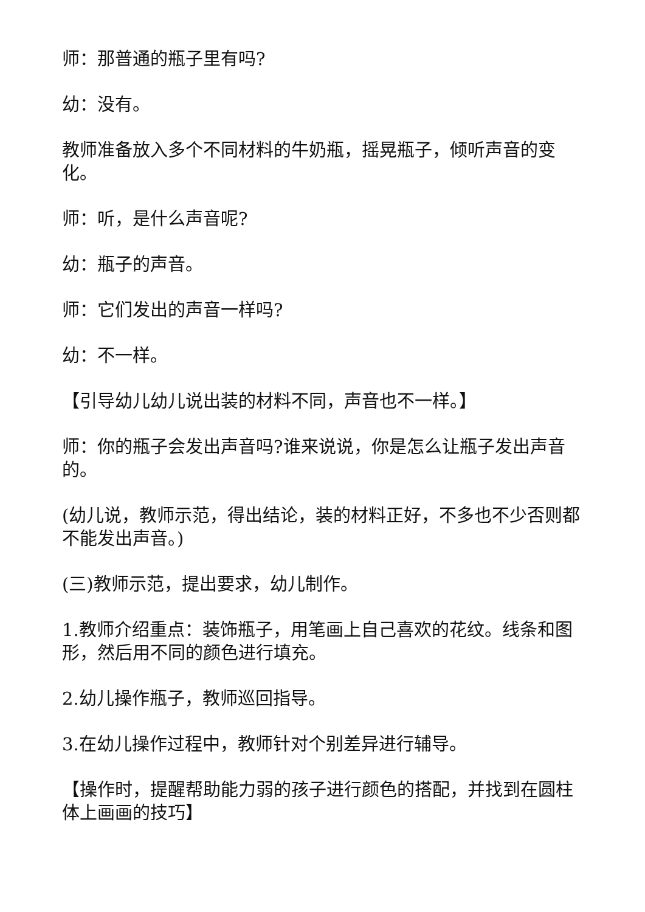师：那普通的瓶子里有吗?
幼：没有。
教师准备放入多个不同材料的牛奶瓶，摇晃瓶子，倾听声音的变化。
师：听，是什么声音呢?
幼：瓶子的声音。
师：它们发出的声音一样吗?
幼：不一样。
【引导幼儿幼儿说出装的材料不同，声音也不一样。】
师：你的瓶子会发出声音吗?谁来说说，你是怎么让瓶子发出声音的。
(幼儿说，教师示范，得出结论，装的材料正好，不多也不少否则都不能发出声音。)
(三)教师示范，提出要求，幼儿制作。
1.教师介绍重点：装饰瓶子，用笔画上自己喜欢的花纹。线条和图形，然后用不同的颜色进行填充。
2.幼儿操作瓶子，教师巡回指导。
3.在幼儿操作过程中，教师针对个别差异进行辅导。
【操作时，提醒帮助能力弱的孩子进行颜色的搭配，并找到在圆柱体上画画的技巧】